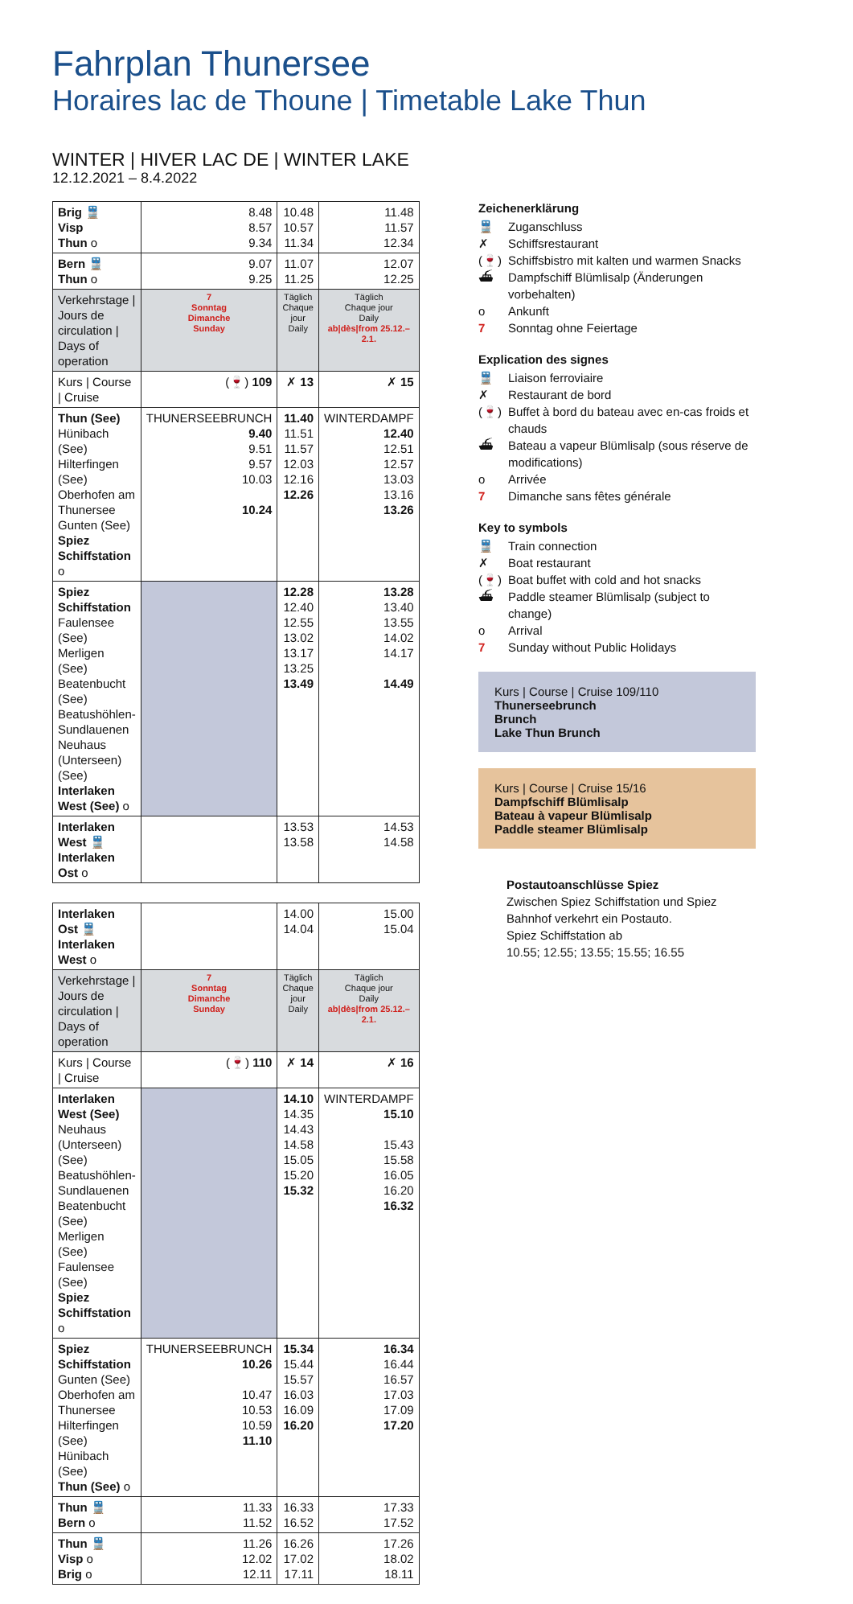Fahrplan Thunersee
Horaires lac de Thoune | Timetable Lake Thun
WINTER | HIVER LAC DE | WINTER LAKE
12.12.2021 – 8.4.2022
| Brig 🚆 Visp Thun o | 8.48 8.57 9.34 | 10.48 10.57 11.34 | 11.48 11.57 12.34 |
| Bern 🚆 Thun o | 9.07 9.25 | 11.07 11.25 | 12.07 12.25 |
| Verkehrstage / Jours de circulation / Days of operation | 7 Sonntag Dimanche Sunday | Täglich Chaque jour Daily | Täglich Chaque jour Daily ab/dès/from 25.12.–2.1. |
| Kurs / Course / Cruise | (🍷) 109 | ✗ 13 | ✗ 15 |
| Thun (See) Hünibach (See) Hilterfingen (See) Oberhofen am Thunersee Gunten (See) Spiez Schiffstation o | THUNERSEEBRUNCH 9.40 9.51 9.57 10.03 10.24 | 11.40 11.51 11.57 12.03 12.16 12.26 | WINTERDAMPF 12.40 12.51 12.57 13.03 13.16 13.26 |
| Spiez Schiffstation Faulensee (See) Merligen (See) Beatenbucht (See) Beatushöhlen-Sundlauenen Neuhaus (Unterseen) (See) Interlaken West (See) o | | 12.28 12.40 12.55 13.02 13.17 13.25 13.49 | 13.28 13.40 13.55 14.02 14.17 14.49 |
| Interlaken West 🚆 Interlaken Ost o | | 13.53 13.58 | 14.53 14.58 |
| Interlaken Ost 🚆 Interlaken West o | | 14.00 14.04 | 15.00 15.04 |
| Verkehrstage / Jours de circulation / Days of operation | 7 Sonntag Dimanche Sunday | Täglich Chaque jour Daily | Täglich Chaque jour Daily ab/dès/from 25.12.–2.1. |
| Kurs / Course / Cruise | (🍷) 110 | ✗ 14 | ✗ 16 |
| Interlaken West (See) Neuhaus (Unterseen) (See) Beatushöhlen-Sundlauenen Beatenbucht (See) Merligen (See) Faulensee (See) Spiez Schiffstation o | | 14.10 14.35 14.43 14.58 15.05 15.20 15.32 | WINTERDAMPF 15.10 15.43 15.58 16.05 16.20 16.32 |
| Spiez Schiffstation Gunten (See) Oberhofen am Thunersee Hilterfingen (See) Hünibach (See) Thun (See) o | THUNERSEEBRUNCH 10.26 10.47 10.53 10.59 11.10 | 15.34 15.44 15.57 16.03 16.09 16.20 | 16.34 16.44 16.57 17.03 17.09 17.20 |
| Thun 🚆 Bern o | 11.33 11.52 | 16.33 16.52 | 17.33 17.52 |
| Thun 🚆 Visp o Brig o | 11.26 12.02 12.11 | 16.26 17.02 17.11 | 17.26 18.02 18.11 |
Zeichenerklärung
🚆 Zuganschluss
✗ Schiffsrestaurant
(🍷) Schiffsbistro mit kalten und warmen Snacks
⛴ Dampfschiff Blümlisalp (Änderungen vorbehalten)
o Ankunft
7 Sonntag ohne Feiertage
Explication des signes
🚆 Liaison ferroviaire
✗ Restaurant de bord
(🍷) Buffet à bord du bateau avec en-cas froids et chauds
⛴ Bateau a vapeur Blümlisalp (sous réserve de modifications)
o Arrivée
7 Dimanche sans fêtes générale
Key to symbols
🚆 Train connection
✗ Boat restaurant
(🍷) Boat buffet with cold and hot snacks
⛴ Paddle steamer Blümlisalp (subject to change)
o Arrival
7 Sunday without Public Holidays
Kurs | Course | Cruise 109/110
Thunerseebrunch
Brunch
Lake Thun Brunch
Kurs | Course | Cruise 15/16
Dampfschiff Blümlisalp
Bateau à vapeur Blümlisalp
Paddle steamer Blümlisalp
Postautoanschlüsse Spiez
Zwischen Spiez Schiffstation und Spiez Bahnhof verkehrt ein Postauto.
Spiez Schiffstation ab
10.55; 12.55; 13.55; 15.55; 16.55